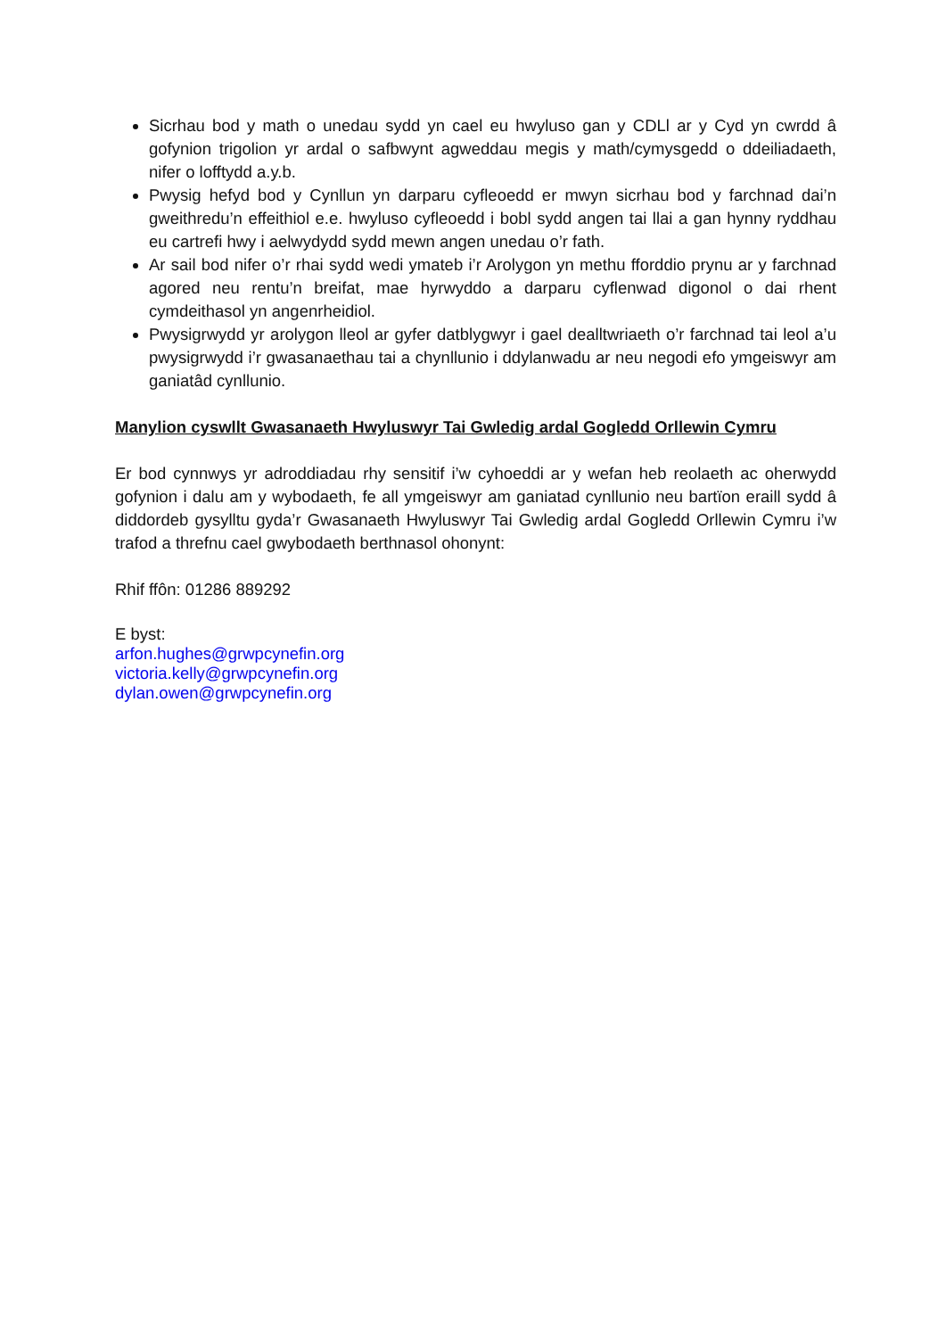Sicrhau bod y math o unedau sydd yn cael eu hwyluso gan y CDLl ar y Cyd yn cwrdd â gofynion trigolion yr ardal o safbwynt agweddau megis y math/cymysgedd o ddeiliadaeth, nifer o lofftydd a.y.b.
Pwysig hefyd bod y Cynllun yn darparu cyfleoedd er mwyn sicrhau bod y farchnad dai’n gweithredu’n effeithiol e.e. hwyluso cyfleoedd i bobl sydd angen tai llai a gan hynny ryddhau eu cartrefi hwy i aelwydydd sydd mewn angen unedau o’r fath.
Ar sail bod nifer o’r rhai sydd wedi ymateb i’r Arolygon yn methu fforddio prynu ar y farchnad agored neu rentu’n breifat, mae hyrwyddo a darparu cyflenwad digonol o dai rhent cymdeithasol yn angenrheidiol.
Pwysigrwydd yr arolygon lleol ar gyfer datblygwyr i gael dealltwriaeth o’r farchnad tai leol a’u pwysigrwydd i’r gwasanaethau tai a chynllunio i ddylanwadu ar neu negodi efo ymgeiswyr am ganiatâd cynllunio.
Manylion cyswllt Gwasanaeth Hwyluswyr Tai Gwledig ardal Gogledd Orllewin Cymru
Er bod cynnwys yr adroddiadau rhy sensitif i’w cyhoeddi ar y wefan heb reolaeth ac oherwydd gofynion i dalu am y wybodaeth, fe all ymgeiswyr am ganiatad cynllunio neu bartïon eraill sydd â diddordeb gysylltu gyda’r Gwasanaeth Hwyluswyr Tai Gwledig ardal Gogledd Orllewin Cymru i’w trafod a threfnu cael gwybodaeth berthnasol ohonynt:
Rhif ffôn: 01286 889292
E byst:
arfon.hughes@grwpcynefin.org
victoria.kelly@grwpcynefin.org
dylan.owen@grwpcynefin.org